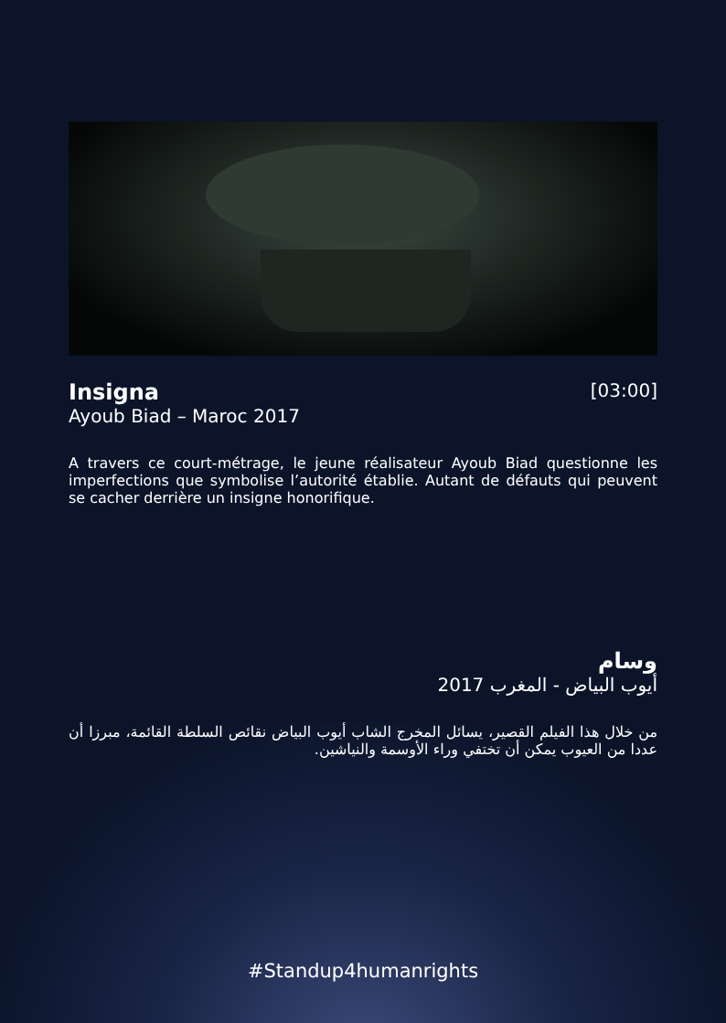Insigna
Ayoub Biad – Maroc 2017
[03:00]
A travers ce court-métrage, le jeune réalisateur Ayoub Biad questionne les imperfections que symbolise l’autorité établie. Autant de défauts qui peuvent se cacher derrière un insigne honorifique.
وسام
أيوب البياض - المغرب 2017
من خلال هذا الفيلم القصير، يسائل المخرج الشاب أيوب البياض نقائص السلطة القائمة، مبرزا أن عددا من العيوب يمكن أن تختفي وراء الأوسمة والنياشين.
#Standup4humanrights